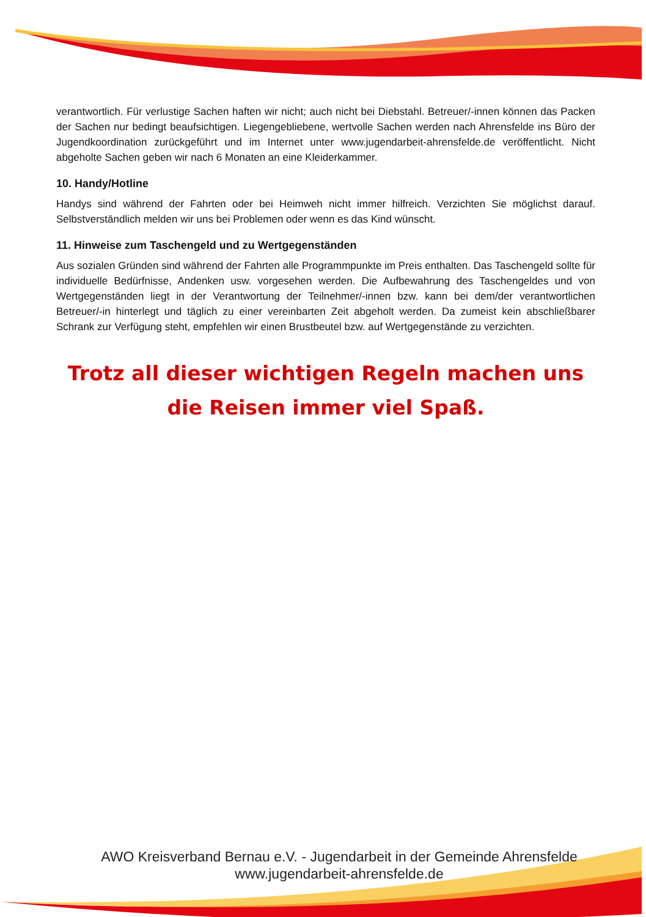verantwortlich. Für verlustige Sachen haften wir nicht; auch nicht bei Diebstahl. Betreuer/-innen können das Packen der Sachen nur bedingt beaufsichtigen. Liegengebliebene, wertvolle Sachen werden nach Ahrensfelde ins Büro der Jugendkoordination zurückgeführt und im Internet unter www.jugendarbeit-ahrensfelde.de veröffentlicht. Nicht abgeholte Sachen geben wir nach 6 Monaten an eine Kleiderkammer.
10. Handy/Hotline
Handys sind während der Fahrten oder bei Heimweh nicht immer hilfreich. Verzichten Sie möglichst darauf. Selbstverständlich melden wir uns bei Problemen oder wenn es das Kind wünscht.
11. Hinweise zum Taschengeld und zu Wertgegenständen
Aus sozialen Gründen sind während der Fahrten alle Programmpunkte im Preis enthalten. Das Taschengeld sollte für individuelle Bedürfnisse, Andenken usw. vorgesehen werden. Die Aufbewahrung des Taschengeldes und von Wertgegenständen liegt in der Verantwortung der Teilnehmer/-innen bzw. kann bei dem/der verantwortlichen Betreuer/-in hinterlegt und täglich zu einer vereinbarten Zeit abgeholt werden. Da zumeist kein abschließbarer Schrank zur Verfügung steht, empfehlen wir einen Brustbeutel bzw. auf Wertgegenstände zu verzichten.
Trotz all dieser wichtigen Regeln machen uns die Reisen immer viel Spaß.
AWO Kreisverband Bernau e.V. - Jugendarbeit in der Gemeinde Ahrensfelde
www.jugendarbeit-ahrensfelde.de